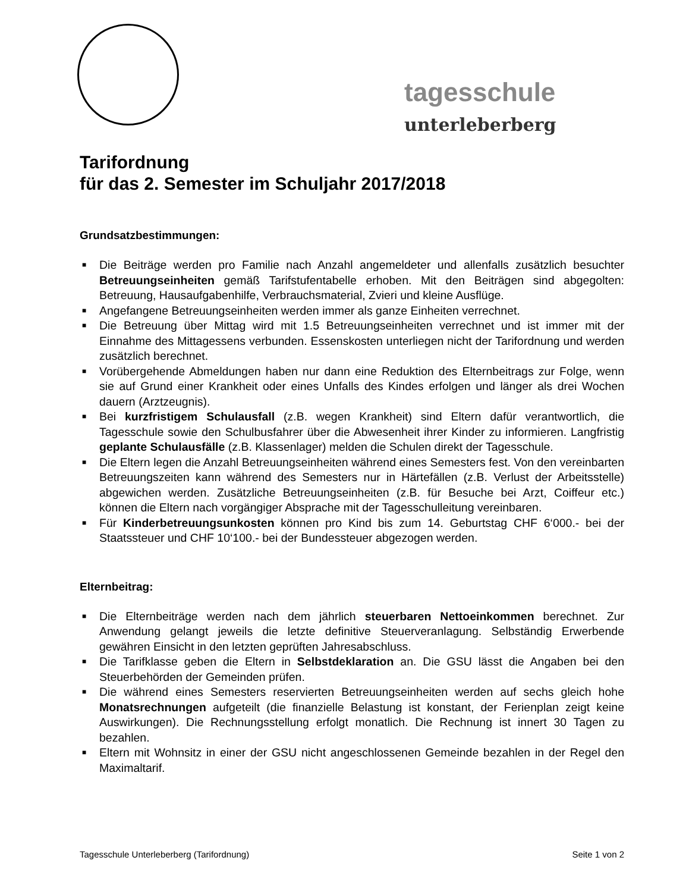tagesschule unterleberberg
Tarifordnung
für das 2. Semester im Schuljahr 2017/2018
Grundsatzbestimmungen:
■ Die Beiträge werden pro Familie nach Anzahl angemeldeter und allenfalls zusätzlich besuchter Betreuungseinheiten gemäß Tarifstufentabelle erhoben. Mit den Beiträgen sind abgegolten: Betreuung, Hausaufgabenhilfe, Verbrauchsmaterial, Zvieri und kleine Ausflüge.
■ Angefangene Betreuungseinheiten werden immer als ganze Einheiten verrechnet.
■ Die Betreuung über Mittag wird mit 1.5 Betreuungseinheiten verrechnet und ist immer mit der Einnahme des Mittagessens verbunden. Essenskosten unterliegen nicht der Tarifordnung und werden zusätzlich berechnet.
■ Vorübergehende Abmeldungen haben nur dann eine Reduktion des Elternbeitrags zur Folge, wenn sie auf Grund einer Krankheit oder eines Unfalls des Kindes erfolgen und länger als drei Wochen dauern (Arztzeugnis).
■ Bei kurzfristigem Schulausfall (z.B. wegen Krankheit) sind Eltern dafür verantwortlich, die Tagesschule sowie den Schulbusfahrer über die Abwesenheit ihrer Kinder zu informieren. Langfristig geplante Schulausfälle (z.B. Klassenlager) melden die Schulen direkt der Tagesschule.
■ Die Eltern legen die Anzahl Betreuungseinheiten während eines Semesters fest. Von den vereinbarten Betreuungszeiten kann während des Semesters nur in Härtefällen (z.B. Verlust der Arbeitsstelle) abgewichen werden. Zusätzliche Betreuungseinheiten (z.B. für Besuche bei Arzt, Coiffeur etc.) können die Eltern nach vorgängiger Absprache mit der Tagesschulleitung vereinbaren.
■ Für Kinderbetreuungsunkosten können pro Kind bis zum 14. Geburtstag CHF 6‘000.- bei der Staatssteuer und CHF 10‘100.- bei der Bundessteuer abgezogen werden.
Elternbeitrag:
■ Die Elternbeiträge werden nach dem jährlich steuerbaren Nettoeinkommen berechnet. Zur Anwendung gelangt jeweils die letzte definitive Steuerveranlagung. Selbständig Erwerbende gewähren Einsicht in den letzten geprüften Jahresabschluss.
■ Die Tarifklasse geben die Eltern in Selbstdeklaration an. Die GSU lässt die Angaben bei den Steuerbehörden der Gemeinden prüfen.
■ Die während eines Semesters reservierten Betreuungseinheiten werden auf sechs gleich hohe Monatsrechnungen aufgeteilt (die finanzielle Belastung ist konstant, der Ferienplan zeigt keine Auswirkungen). Die Rechnungsstellung erfolgt monatlich. Die Rechnung ist innert 30 Tagen zu bezahlen.
■ Eltern mit Wohnsitz in einer der GSU nicht angeschlossenen Gemeinde bezahlen in der Regel den Maximaltarif.
Tagesschule Unterleberberg (Tarifordnung) Seite 1 von 2